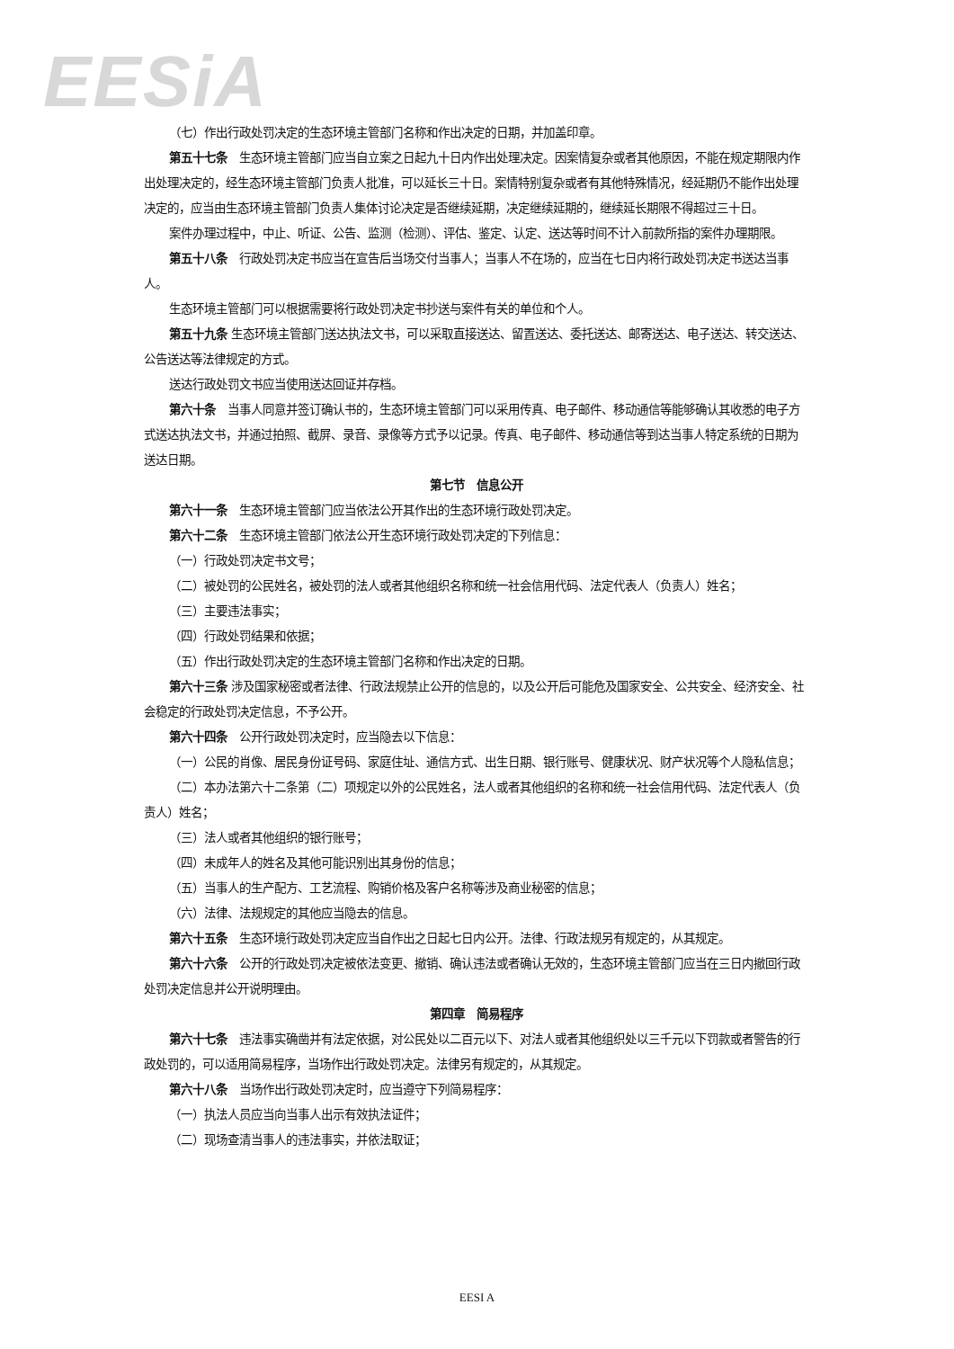EESiA
（七）作出行政处罚决定的生态环境主管部门名称和作出决定的日期，并加盖印章。
第五十七条　生态环境主管部门应当自立案之日起九十日内作出处理决定。因案情复杂或者其他原因，不能在规定期限内作出处理决定的，经生态环境主管部门负责人批准，可以延长三十日。案情特别复杂或者有其他特殊情况，经延期仍不能作出处理决定的，应当由生态环境主管部门负责人集体讨论决定是否继续延期，决定继续延期的，继续延长期限不得超过三十日。
案件办理过程中，中止、听证、公告、监测（检测）、评估、鉴定、认定、送达等时间不计入前款所指的案件办理期限。
第五十八条　行政处罚决定书应当在宣告后当场交付当事人；当事人不在场的，应当在七日内将行政处罚决定书送达当事人。
生态环境主管部门可以根据需要将行政处罚决定书抄送与案件有关的单位和个人。
第五十九条 生态环境主管部门送达执法文书，可以采取直接送达、留置送达、委托送达、邮寄送达、电子送达、转交送达、公告送达等法律规定的方式。
送达行政处罚文书应当使用送达回证并存档。
第六十条　当事人同意并签订确认书的，生态环境主管部门可以采用传真、电子邮件、移动通信等能够确认其收悉的电子方式送达执法文书，并通过拍照、截屏、录音、录像等方式予以记录。传真、电子邮件、移动通信等到达当事人特定系统的日期为送达日期。
第七节　信息公开
第六十一条　生态环境主管部门应当依法公开其作出的生态环境行政处罚决定。
第六十二条　生态环境主管部门依法公开生态环境行政处罚决定的下列信息：
（一）行政处罚决定书文号；
（二）被处罚的公民姓名，被处罚的法人或者其他组织名称和统一社会信用代码、法定代表人（负责人）姓名；
（三）主要违法事实；
（四）行政处罚结果和依据；
（五）作出行政处罚决定的生态环境主管部门名称和作出决定的日期。
第六十三条 涉及国家秘密或者法律、行政法规禁止公开的信息的，以及公开后可能危及国家安全、公共安全、经济安全、社会稳定的行政处罚决定信息，不予公开。
第六十四条　公开行政处罚决定时，应当隐去以下信息：
（一）公民的肖像、居民身份证号码、家庭住址、通信方式、出生日期、银行账号、健康状况、财产状况等个人隐私信息；
（二）本办法第六十二条第（二）项规定以外的公民姓名，法人或者其他组织的名称和统一社会信用代码、法定代表人（负责人）姓名；
（三）法人或者其他组织的银行账号；
（四）未成年人的姓名及其他可能识别出其身份的信息；
（五）当事人的生产配方、工艺流程、购销价格及客户名称等涉及商业秘密的信息；
（六）法律、法规规定的其他应当隐去的信息。
第六十五条　生态环境行政处罚决定应当自作出之日起七日内公开。法律、行政法规另有规定的，从其规定。
第六十六条　公开的行政处罚决定被依法变更、撤销、确认违法或者确认无效的，生态环境主管部门应当在三日内撤回行政处罚决定信息并公开说明理由。
第四章　简易程序
第六十七条　违法事实确凿并有法定依据，对公民处以二百元以下、对法人或者其他组织处以三千元以下罚款或者警告的行政处罚的，可以适用简易程序，当场作出行政处罚决定。法律另有规定的，从其规定。
第六十八条　当场作出行政处罚决定时，应当遵守下列简易程序：
（一）执法人员应当向当事人出示有效执法证件；
（二）现场查清当事人的违法事实，并依法取证；
EESI A